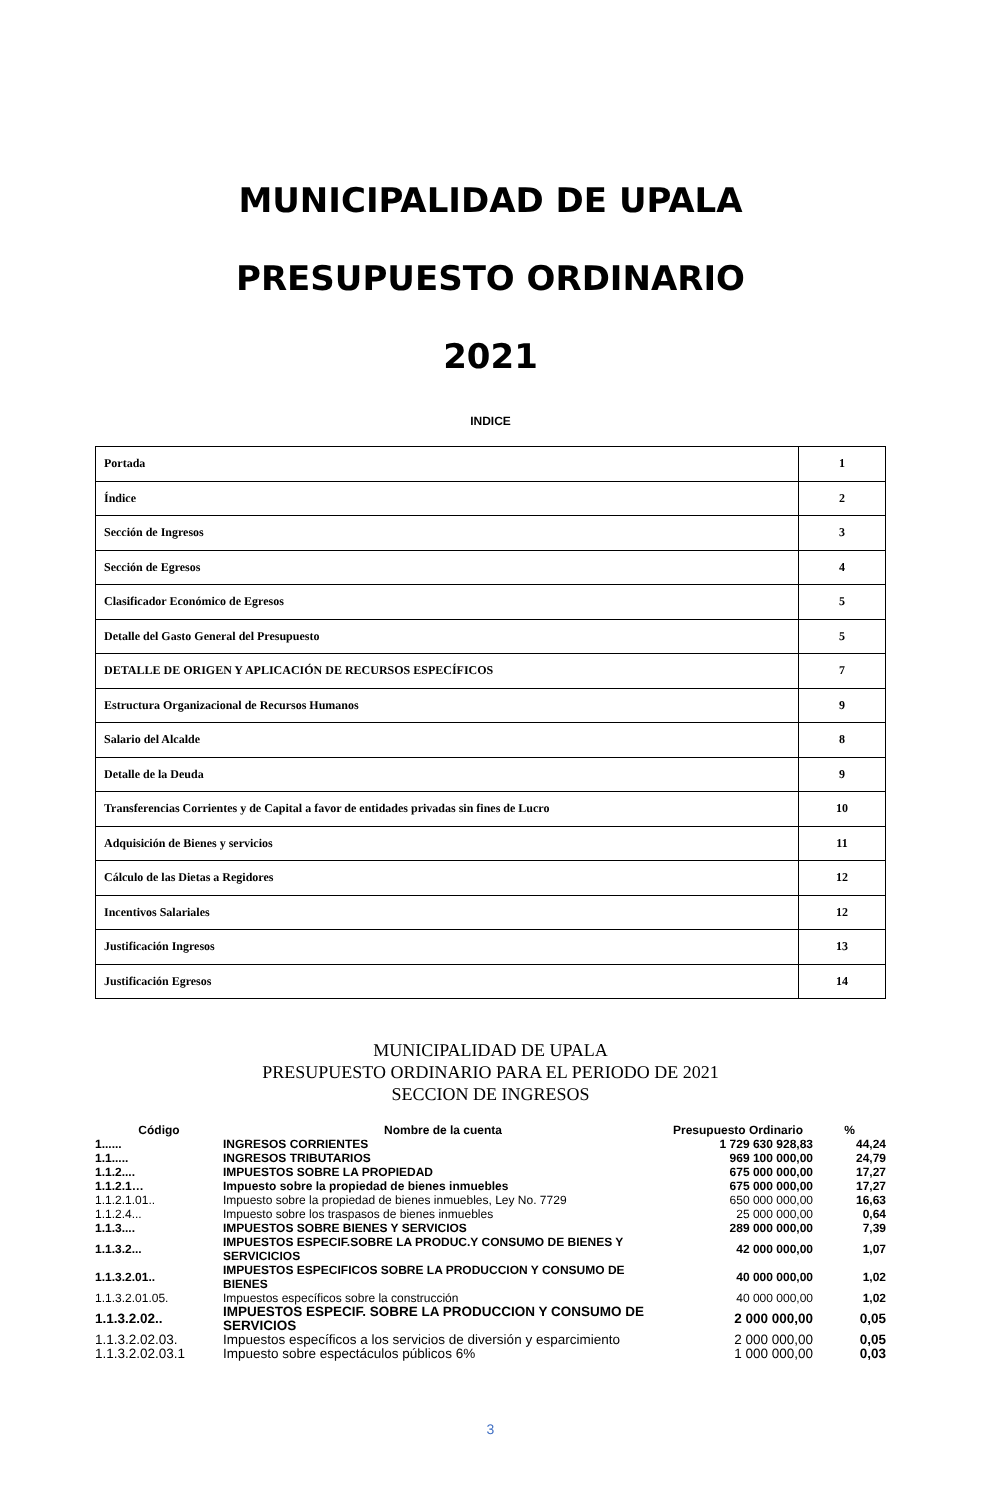MUNICIPALIDAD DE UPALA
PRESUPUESTO ORDINARIO
2021
INDICE
| Portada | 1 |
| Índice | 2 |
| Sección de Ingresos | 3 |
| Sección de Egresos | 4 |
| Clasificador Económico de Egresos | 5 |
| Detalle del Gasto General del Presupuesto | 5 |
| DETALLE DE ORIGEN Y APLICACIÓN DE RECURSOS ESPECÍFICOS | 7 |
| Estructura Organizacional de Recursos Humanos | 9 |
| Salario del Alcalde | 8 |
| Detalle de la Deuda | 9 |
| Transferencias Corrientes y de Capital a favor de entidades privadas sin fines de Lucro | 10 |
| Adquisición de Bienes y servicios | 11 |
| Cálculo de las Dietas a Regidores | 12 |
| Incentivos Salariales | 12 |
| Justificación Ingresos | 13 |
| Justificación Egresos | 14 |
MUNICIPALIDAD DE UPALA
PRESUPUESTO ORDINARIO PARA EL PERIODO DE 2021
SECCION DE INGRESOS
| Código | Nombre de la cuenta | Presupuesto Ordinario | % |
| --- | --- | --- | --- |
| 1...... | INGRESOS CORRIENTES | 1 729 630 928,83 | 44,24 |
| 1.1..... | INGRESOS TRIBUTARIOS | 969 100 000,00 | 24,79 |
| 1.1.2.... | IMPUESTOS SOBRE LA PROPIEDAD | 675 000 000,00 | 17,27 |
| 1.1.2.1… | Impuesto sobre la propiedad de bienes inmuebles | 675 000 000,00 | 17,27 |
| 1.1.2.1.01.. | Impuesto sobre la propiedad de bienes inmuebles, Ley No. 7729 | 650 000 000,00 | 16,63 |
| 1.1.2.4... | Impuesto sobre los traspasos de bienes inmuebles | 25 000 000,00 | 0,64 |
| 1.1.3.... | IMPUESTOS SOBRE BIENES Y SERVICIOS | 289 000 000,00 | 7,39 |
| 1.1.3.2... | IMPUESTOS ESPECIF.SOBRE LA PRODUC.Y CONSUMO DE BIENES Y SERVICICIOS | 42 000 000,00 | 1,07 |
| 1.1.3.2.01.. | IMPUESTOS ESPECIFICOS SOBRE LA PRODUCCION Y CONSUMO DE BIENES | 40 000 000,00 | 1,02 |
| 1.1.3.2.01.05. | Impuestos específicos sobre la construcción | 40 000 000,00 | 1,02 |
| 1.1.3.2.02.. | IMPUESTOS ESPECIF. SOBRE LA PRODUCCION Y CONSUMO DE SERVICIOS | 2 000 000,00 | 0,05 |
| 1.1.3.2.02.03. | Impuestos específicos a los servicios de diversión y esparcimiento | 2 000 000,00 | 0,05 |
| 1.1.3.2.02.03.1 | Impuesto sobre espectáculos públicos 6% | 1 000 000,00 | 0,03 |
3